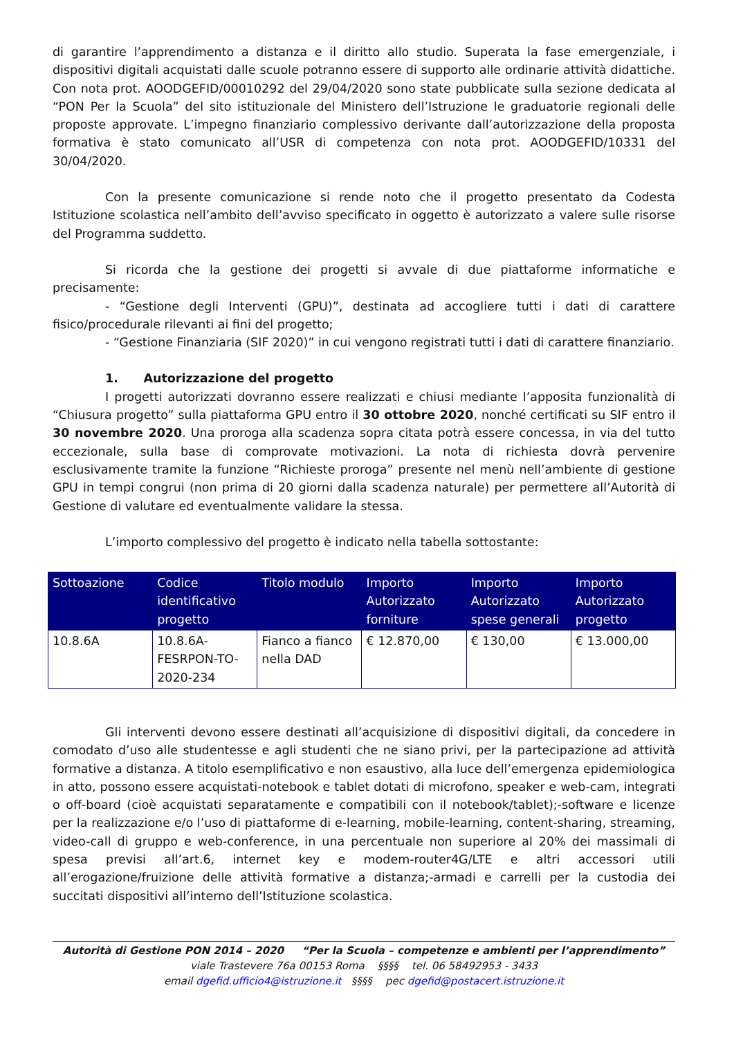di garantire l’apprendimento a distanza e il diritto allo studio. Superata la fase emergenziale, i dispositivi digitali acquistati dalle scuole potranno essere di supporto alle ordinarie attività didattiche. Con nota prot. AOODGEFID/00010292 del 29/04/2020 sono state pubblicate sulla sezione dedicata al “PON Per la Scuola” del sito istituzionale del Ministero dell’Istruzione le graduatorie regionali delle proposte approvate. L’impegno finanziario complessivo derivante dall’autorizzazione della proposta formativa è stato comunicato all’USR di competenza con nota prot. AOODGEFID/10331 del 30/04/2020.
Con la presente comunicazione si rende noto che il progetto presentato da Codesta Istituzione scolastica nell’ambito dell’avviso specificato in oggetto è autorizzato a valere sulle risorse del Programma suddetto.
Si ricorda che la gestione dei progetti si avvale di due piattaforme informatiche e precisamente:
- “Gestione degli Interventi (GPU)”, destinata ad accogliere tutti i dati di carattere fisico/procedurale rilevanti ai fini del progetto;
- “Gestione Finanziaria (SIF 2020)” in cui vengono registrati tutti i dati di carattere finanziario.
1. Autorizzazione del progetto
I progetti autorizzati dovranno essere realizzati e chiusi mediante l’apposita funzionalità di “Chiusura progetto” sulla piattaforma GPU entro il 30 ottobre 2020, nonché certificati su SIF entro il 30 novembre 2020. Una proroga alla scadenza sopra citata potrà essere concessa, in via del tutto eccezionale, sulla base di comprovate motivazioni. La nota di richiesta dovrà pervenire esclusivamente tramite la funzione “Richieste proroga” presente nel menù nell’ambiente di gestione GPU in tempi congrui (non prima di 20 giorni dalla scadenza naturale) per permettere all’Autorità di Gestione di valutare ed eventualmente validare la stessa.
L’importo complessivo del progetto è indicato nella tabella sottostante:
| Sottoazione | Codice identificativo progetto | Titolo modulo | Importo Autorizzato forniture | Importo Autorizzato spese generali | Importo Autorizzato progetto |
| --- | --- | --- | --- | --- | --- |
| 10.8.6A | 10.8.6A-FESRPON-TO-2020-234 | Fianco a fianco nella DAD | € 12.870,00 | € 130,00 | € 13.000,00 |
Gli interventi devono essere destinati all’acquisizione di dispositivi digitali, da concedere in comodato d’uso alle studentesse e agli studenti che ne siano privi, per la partecipazione ad attività formative a distanza. A titolo esemplificativo e non esaustivo, alla luce dell’emergenza epidemiologica in atto, possono essere acquistati-notebook e tablet dotati di microfono, speaker e web-cam, integrati o off-board (cioè acquistati separatamente e compatibili con il notebook/tablet);-software e licenze per la realizzazione e/o l’uso di piattaforme di e-learning, mobile-learning, content-sharing, streaming, video-call di gruppo e web-conference, in una percentuale non superiore al 20% dei massimali di spesa previsi all’art.6, internet key e modem-router4G/LTE e altri accessori utili all’erogazione/fruizione delle attività formative a distanza;-armadi e carrelli per la custodia dei succitati dispositivi all’interno dell’Istituzione scolastica.
Autorità di Gestione PON 2014 – 2020 “Per la Scuola – competenze e ambienti per l’apprendimento”
viale Trastevere 76a 00153 Roma §§§§ tel. 06 58492953 - 3433
email dgefid.ufficio4@istruzione.it §§§§ pec dgefid@postacert.istruzione.it